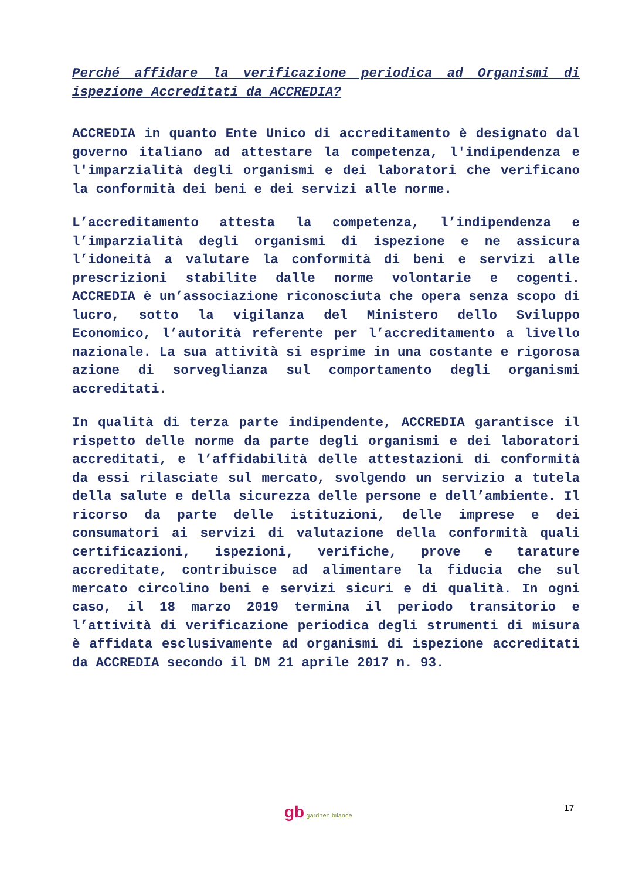Perché affidare la verificazione periodica ad Organismi di ispezione Accreditati da ACCREDIA?
ACCREDIA in quanto Ente Unico di accreditamento è designato dal governo italiano ad attestare la competenza, l'indipendenza e l'imparzialità degli organismi e dei laboratori che verificano la conformità dei beni e dei servizi alle norme.
L’accreditamento attesta la competenza, l’indipendenza e l’imparzialità degli organismi di ispezione e ne assicura l’idoneità a valutare la conformità di beni e servizi alle prescrizioni stabilite dalle norme volontarie e cogenti. ACCREDIA è un’associazione riconosciuta che opera senza scopo di lucro, sotto la vigilanza del Ministero dello Sviluppo Economico, l’autorità referente per l’accreditamento a livello nazionale. La sua attività si esprime in una costante e rigorosa azione di sorveglianza sul comportamento degli organismi accreditati.
In qualità di terza parte indipendente, ACCREDIA garantisce il rispetto delle norme da parte degli organismi e dei laboratori accreditati, e l’affidabilità delle attestazioni di conformità da essi rilasciate sul mercato, svolgendo un servizio a tutela della salute e della sicurezza delle persone e dell’ambiente. Il ricorso da parte delle istituzioni, delle imprese e dei consumatori ai servizi di valutazione della conformità quali certificazioni, ispezioni, verifiche, prove e tarature accreditate, contribuisce ad alimentare la fiducia che sul mercato circolino beni e servizi sicuri e di qualità. In ogni caso, il 18 marzo 2019 termina il periodo transitorio e l’attività di verificazione periodica degli strumenti di misura è affidata esclusivamente ad organismi di ispezione accreditati da ACCREDIA secondo il DM 21 aprile 2017 n. 93.
gb gardhen bilance 17